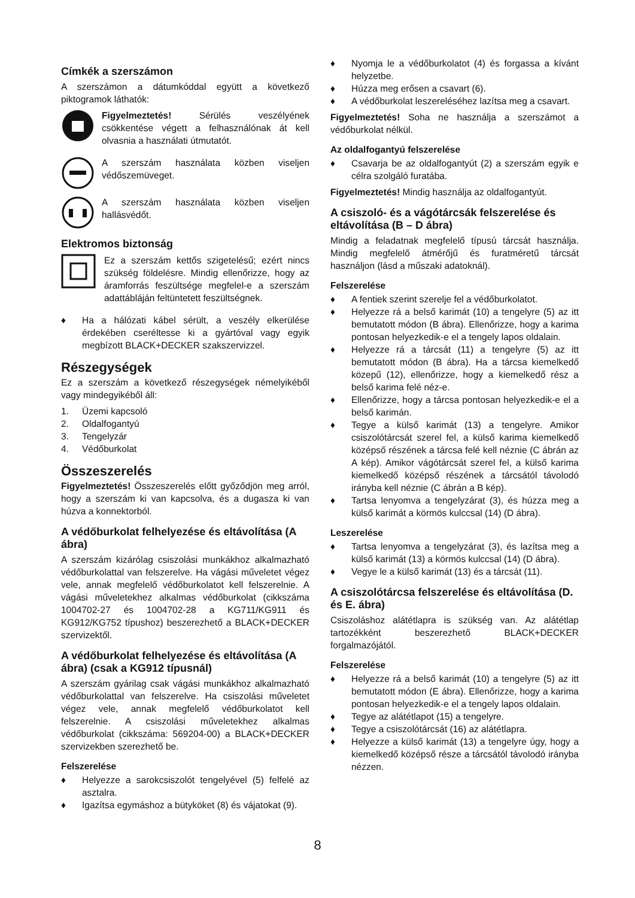Címkék a szerszámon
A szerszámon a dátumkóddal együtt a következő piktogramok láthatók:
Figyelmeztetés! Sérülés veszélyének csökkentése végett a felhasználónak át kell olvasnia a használati útmutatót.
A szerszám használata közben viseljen védőszemüveget.
A szerszám használata közben viseljen hallásvédőt.
Elektromos biztonság
Ez a szerszám kettős szigetelésű; ezért nincs szükség földelésre. Mindig ellenőrizze, hogy az áramforrás feszültsége megfelel-e a szerszám adattábláján feltüntetett feszültségnek.
♦ Ha a hálózati kábel sérült, a veszély elkerülése érdekében cseréltesse ki a gyártóval vagy egyik megbízott BLACK+DECKER szakszervizzel.
Részegységek
Ez a szerszám a következő részegységek némelyikéből vagy mindegyikéből áll:
1. Üzemi kapcsoló
2. Oldalfogantyú
3. Tengelyzár
4. Védőburkolat
Összeszerelés
Figyelmeztetés! Összeszerelés előtt győződjön meg arról, hogy a szerszám ki van kapcsolva, és a dugasza ki van húzva a konnektorból.
A védőburkolat felhelyezése és eltávolítása (A ábra)
A szerszám kizárólag csiszolási munkákhoz alkalmazható védőburkolattal van felszerelve. Ha vágási műveletet végez vele, annak megfelelő védőburkolatot kell felszerelnie. A vágási műveletekhez alkalmas védőburkolat (cikkszáma 1004702-27 és 1004702-28 a KG711/KG911 és KG912/KG752 típushoz) beszerezhető a BLACK+DECKER szervizektől.
A védőburkolat felhelyezése és eltávolítása (A ábra) (csak a KG912 típusnál)
A szerszám gyárilag csak vágási munkákhoz alkalmazható védőburkolattal van felszerelve. Ha csiszolási műveletet végez vele, annak megfelelő védőburkolatot kell felszerelnie. A csiszolási műveletekhez alkalmas védőburkolat (cikkszáma: 569204-00) a BLACK+DECKER szervizekben szerezhető be.
Felszerelése
♦ Helyezze a sarokcsiszolót tengelyével (5) felfelé az asztalra.
♦ Igazítsa egymáshoz a bütyköket (8) és vájatokat (9).
♦ Nyomja le a védőburkolatot (4) és forgassa a kívánt helyzetbe.
♦ Húzza meg erősen a csavart (6).
♦ A védőburkolat leszereléséhez lazítsa meg a csavart.
Figyelmeztetés! Soha ne használja a szerszámot a védőburkolat nélkül.
Az oldalfogantyú felszerelése
♦ Csavarja be az oldalfogantyút (2) a szerszám egyik e célra szolgáló furatába.
Figyelmeztetés! Mindig használja az oldalfogantyút.
A csiszoló- és a vágótárcsák felszerelése és eltávolítása (B – D ábra)
Mindig a feladatnak megfelelő típusú tárcsát használja. Mindig megfelelő átmérőjű és furatméretű tárcsát használjon (lásd a műszaki adatoknál).
Felszerelése
♦ A fentiek szerint szerelje fel a védőburkolatot.
♦ Helyezze rá a belső karimát (10) a tengelyre (5) az itt bemutatott módon (B ábra). Ellenőrizze, hogy a karima pontosan helyezkedik-e el a tengely lapos oldalain.
♦ Helyezze rá a tárcsát (11) a tengelyre (5) az itt bemutatott módon (B ábra). Ha a tárcsa kiemelkedő közepű (12), ellenőrizze, hogy a kiemelkedő rész a belső karima felé néz-e.
♦ Ellenőrizze, hogy a tárcsa pontosan helyezkedik-e el a belső karimán.
♦ Tegye a külső karimát (13) a tengelyre. Amikor csiszolótárcsát szerel fel, a külső karima kiemelkedő középső részének a tárcsa felé kell néznie (C ábrán az A kép). Amikor vágótárcsát szerel fel, a külső karima kiemelkedő középső részének a tárcsától távolodó irányba kell néznie (C ábrán a B kép).
♦ Tartsa lenyomva a tengelyzárat (3), és húzza meg a külső karimát a körmös kulccsal (14) (D ábra).
Leszerelése
♦ Tartsa lenyomva a tengelyzárat (3), és lazítsa meg a külső karimát (13) a körmös kulccsal (14) (D ábra).
♦ Vegye le a külső karimát (13) és a tárcsát (11).
A csiszolótárcsa felszerelése és eltávolítása (D. és E. ábra)
Csiszoláshoz alátétlapra is szükség van. Az alátétlap tartozékként beszerezhető BLACK+DECKER forgalmazójától.
Felszerelése
♦ Helyezze rá a belső karimát (10) a tengelyre (5) az itt bemutatott módon (E ábra). Ellenőrizze, hogy a karima pontosan helyezkedik-e el a tengely lapos oldalain.
♦ Tegye az alátétlapot (15) a tengelyre.
♦ Tegye a csiszolótárcsát (16) az alátétlapra.
♦ Helyezze a külső karimát (13) a tengelyre úgy, hogy a kiemelkedő középső része a tárcsától távolodó irányba nézzen.
8